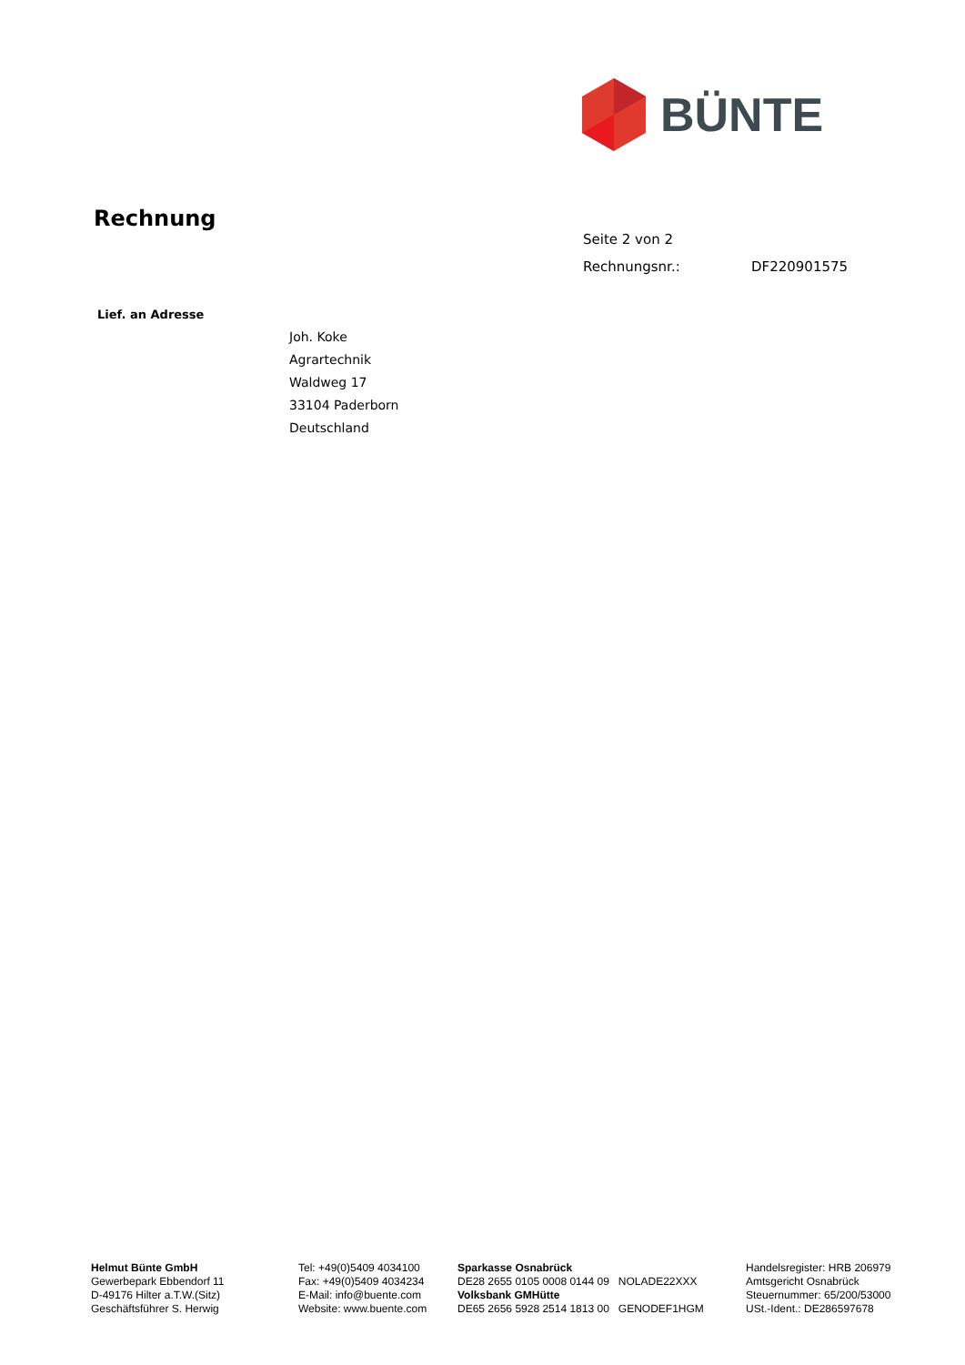BÜNTE
Rechnung
Seite 2 von 2
Rechnungsnr.: DF220901575
Lief. an Adresse
Joh. Koke
Agrartechnik
Waldweg 17
33104 Paderborn
Deutschland
Helmut Bünte GmbH
Gewerbepark Ebbendorf 11
D-49176 Hilter a.T.W.(Sitz)
Geschäftsführer S. Herwig
Tel: +49(0)5409 4034100
Fax: +49(0)5409 4034234
E-Mail: info@buente.com
Website: www.buente.com
Sparkasse Osnabrück
DE28 2655 0105 0008 0144 09 NOLADE22XXX
Volksbank GMHütte
DE65 2656 5928 2514 1813 00 GENODEF1HGM
Handelsregister: HRB 206979
Amtsgericht Osnabrück
Steuernummer: 65/200/53000
USt.-Ident.: DE286597678